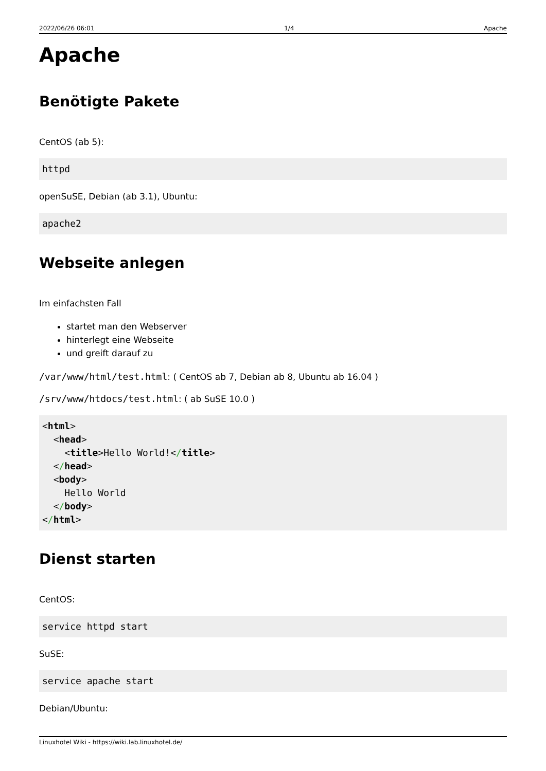2022/06/26 06:01 1/4 Apache
Apache
Benötigte Pakete
CentOS (ab 5):
httpd
openSuSE, Debian (ab 3.1), Ubuntu:
apache2
Webseite anlegen
Im einfachsten Fall
startet man den Webserver
hinterlegt eine Webseite
und greift darauf zu
/var/www/html/test.html: ( CentOS ab 7, Debian ab 8, Ubuntu ab 16.04 )
/srv/www/htdocs/test.html: ( ab SuSE 10.0 )
<html>
  <head>
    <title>Hello World!</title>
  </head>
  <body>
    Hello World
  </body>
</html>
Dienst starten
CentOS:
service httpd start
SuSE:
service apache start
Debian/Ubuntu:
Linuxhotel Wiki - https://wiki.lab.linuxhotel.de/